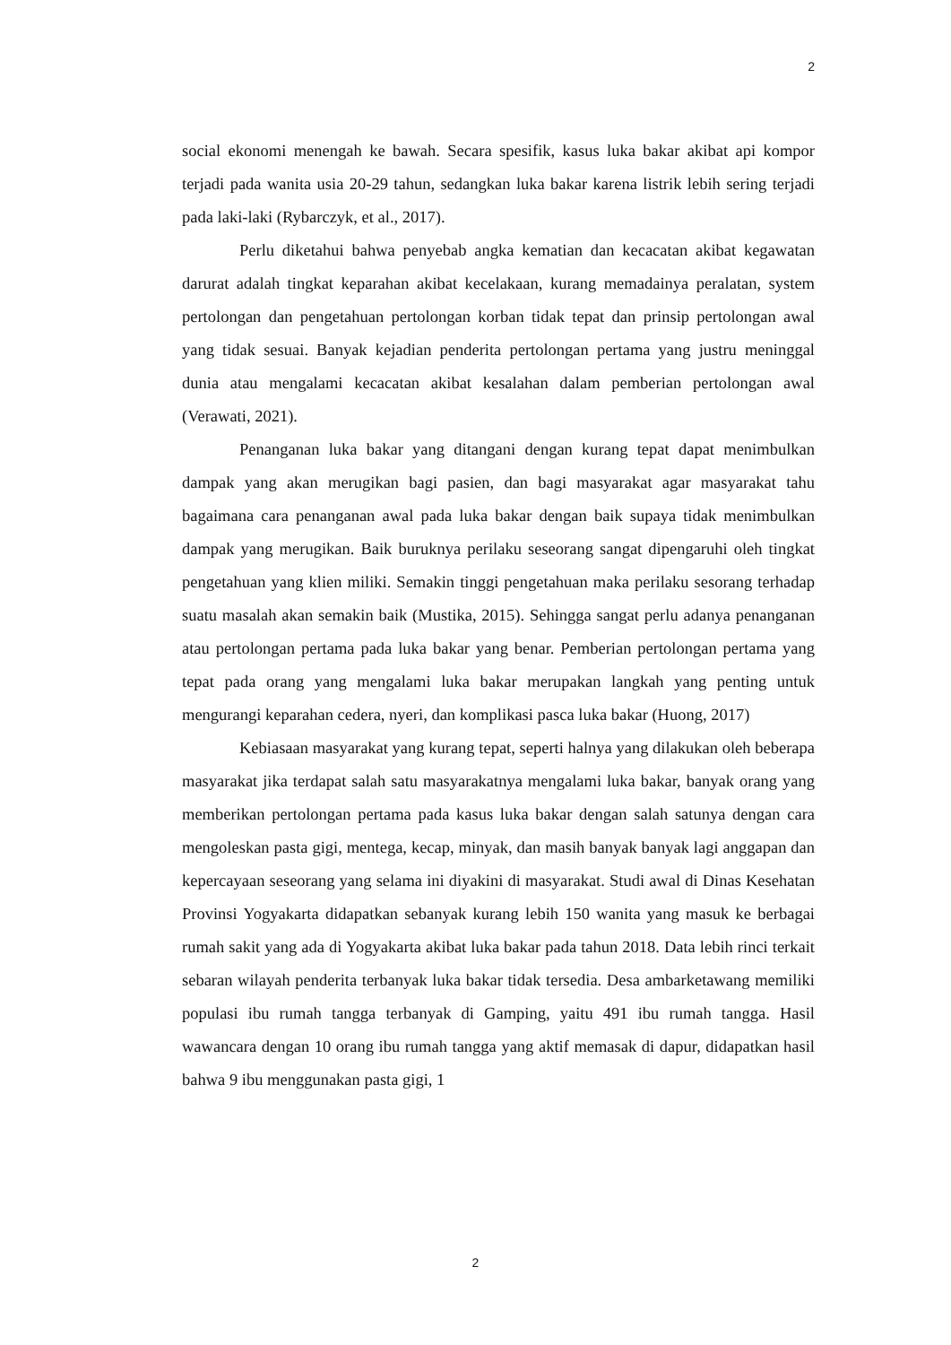2
social ekonomi menengah ke bawah. Secara spesifik, kasus luka bakar akibat api kompor terjadi pada wanita usia 20-29 tahun, sedangkan luka bakar karena listrik lebih sering terjadi pada laki-laki (Rybarczyk, et al., 2017).
Perlu diketahui bahwa penyebab angka kematian dan kecacatan akibat kegawatan darurat adalah tingkat keparahan akibat kecelakaan, kurang memadainya peralatan, system pertolongan dan pengetahuan pertolongan korban tidak tepat dan prinsip pertolongan awal yang tidak sesuai. Banyak kejadian penderita pertolongan pertama yang justru meninggal dunia atau mengalami kecacatan akibat kesalahan dalam pemberian pertolongan awal (Verawati, 2021).
Penanganan luka bakar yang ditangani dengan kurang tepat dapat menimbulkan dampak yang akan merugikan bagi pasien, dan bagi masyarakat agar masyarakat tahu bagaimana cara penanganan awal pada luka bakar dengan baik supaya tidak menimbulkan dampak yang merugikan. Baik buruknya perilaku seseorang sangat dipengaruhi oleh tingkat pengetahuan yang klien miliki. Semakin tinggi pengetahuan maka perilaku sesorang terhadap suatu masalah akan semakin baik (Mustika, 2015). Sehingga sangat perlu adanya penanganan atau pertolongan pertama pada luka bakar yang benar. Pemberian pertolongan pertama yang tepat pada orang yang mengalami luka bakar merupakan langkah yang penting untuk mengurangi keparahan cedera, nyeri, dan komplikasi pasca luka bakar (Huong, 2017)
Kebiasaan masyarakat yang kurang tepat, seperti halnya yang dilakukan oleh beberapa masyarakat jika terdapat salah satu masyarakatnya mengalami luka bakar, banyak orang yang memberikan pertolongan pertama pada kasus luka bakar dengan salah satunya dengan cara mengoleskan pasta gigi, mentega, kecap, minyak, dan masih banyak banyak lagi anggapan dan kepercayaan seseorang yang selama ini diyakini di masyarakat. Studi awal di Dinas Kesehatan Provinsi Yogyakarta didapatkan sebanyak kurang lebih 150 wanita yang masuk ke berbagai rumah sakit yang ada di Yogyakarta akibat luka bakar pada tahun 2018. Data lebih rinci terkait sebaran wilayah penderita terbanyak luka bakar tidak tersedia. Desa ambarketawang memiliki populasi ibu rumah tangga terbanyak di Gamping, yaitu 491 ibu rumah tangga. Hasil wawancara dengan 10 orang ibu rumah tangga yang aktif memasak di dapur, didapatkan hasil bahwa 9 ibu menggunakan pasta gigi, 1
2